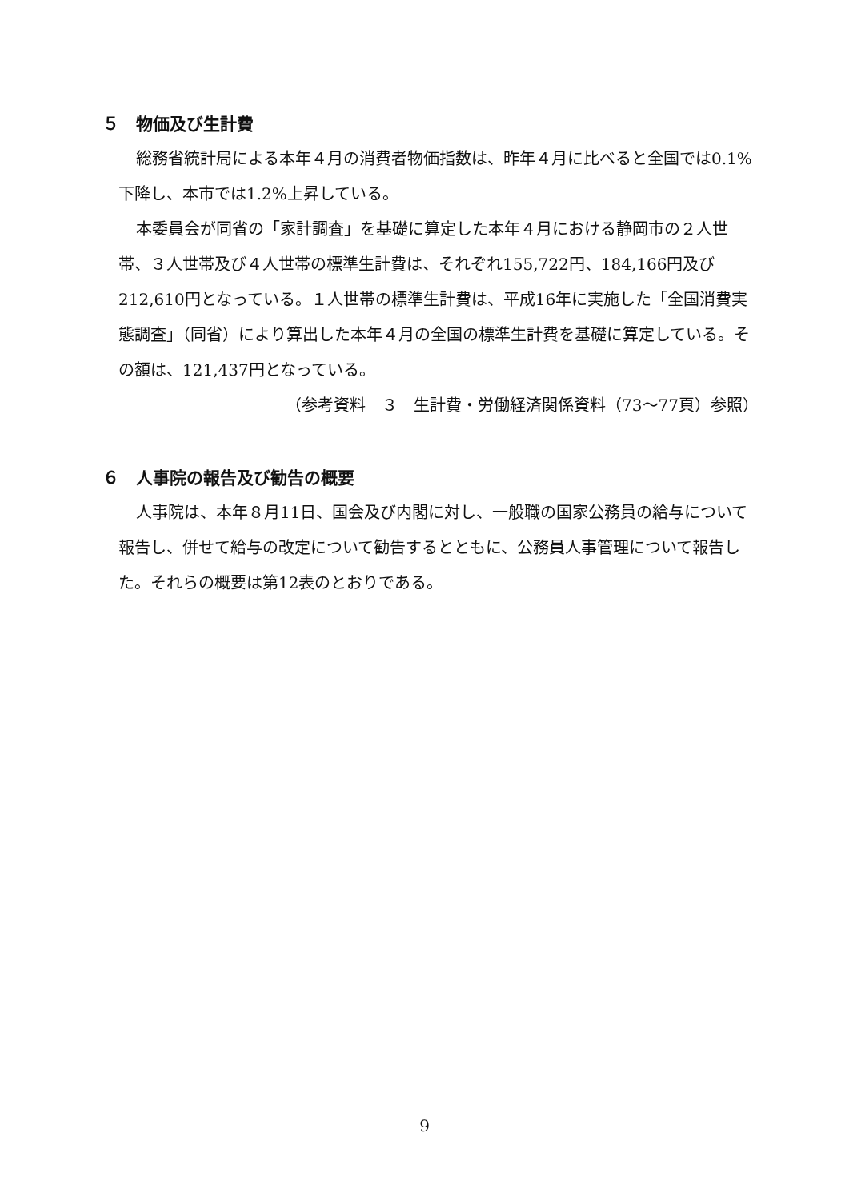５　物価及び生計費
総務省統計局による本年４月の消費者物価指数は、昨年４月に比べると全国では0.1%下降し、本市では1.2%上昇している。
本委員会が同省の「家計調査」を基礎に算定した本年４月における静岡市の２人世帯、３人世帯及び４人世帯の標準生計費は、それぞれ155,722円、184,166円及び212,610円となっている。１人世帯の標準生計費は、平成16年に実施した「全国消費実態調査」（同省）により算出した本年４月の全国の標準生計費を基礎に算定している。その額は、121,437円となっている。
（参考資料　３　生計費・労働経済関係資料（73～77頁）参照）
６　人事院の報告及び勧告の概要
人事院は、本年８月11日、国会及び内閣に対し、一般職の国家公務員の給与について報告し、併せて給与の改定について勧告するとともに、公務員人事管理について報告した。それらの概要は第12表のとおりである。
9